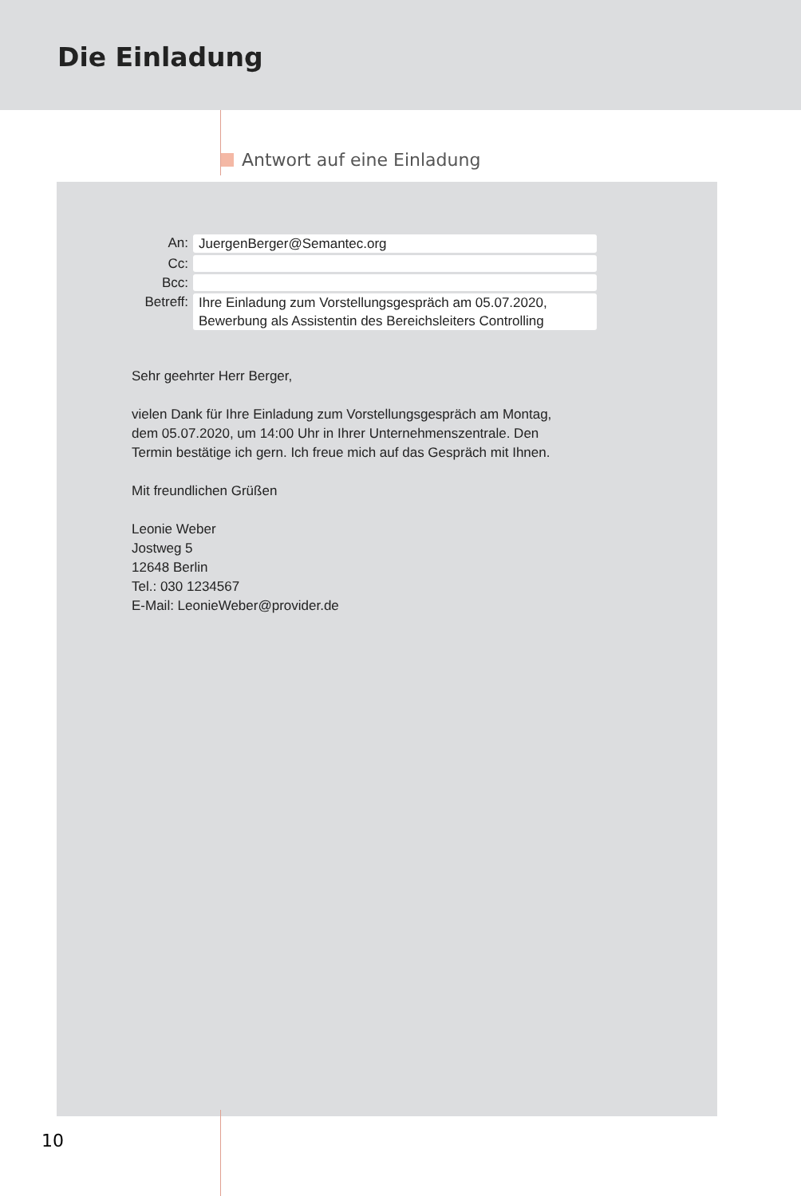Die Einladung
Antwort auf eine Einladung
An:
JuergenBerger@Semantec.org
Cc:
Bcc:
Betreff:
Ihre Einladung zum Vorstellungsgespräch am 05.07.2020,
Bewerbung als Assistentin des Bereichsleiters Controlling
Sehr geehrter Herr Berger,
vielen Dank für Ihre Einladung zum Vorstellungsgespräch am Montag,
dem 05.07.2020, um 14:00 Uhr in Ihrer Unternehmenszentrale. Den
Termin bestätige ich gern. Ich freue mich auf das Gespräch mit Ihnen.
Mit freundlichen Grüßen
Leonie Weber
Jostweg 5
12648 Berlin
Tel.: 030 1234567
E-Mail: LeonieWeber@provider.de
10